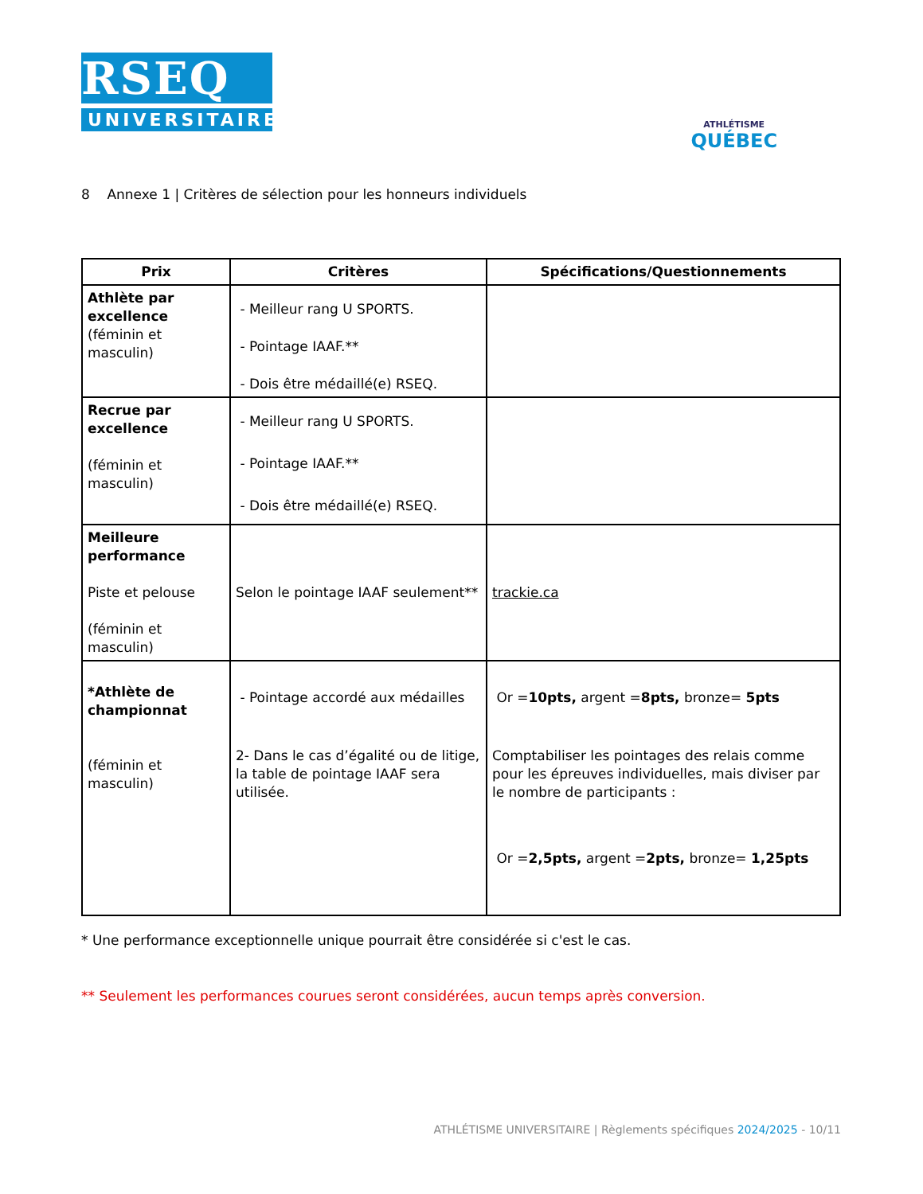RSEQ
UNIVERSITAIRE
ATHLÉTISME
QUÉBEC
8 Annexe 1 | Critères de sélection pour les honneurs individuels
| Prix | Critères | Spécifications/Questionnements |
| --- | --- | --- |
| Athlète par excellence (féminin et masculin) | - Meilleur rang U SPORTS. - Pointage IAAF.** - Dois être médaillé(e) RSEQ. | |
| Recrue par excellence (féminin et masculin) | - Meilleur rang U SPORTS. - Pointage IAAF.** - Dois être médaillé(e) RSEQ. | |
| Meilleure performance Piste et pelouse (féminin et masculin) | Selon le pointage IAAF seulement** | trackie.ca |
| *Athlète de championnat (féminin et masculin) | - Pointage accordé aux médailles 2- Dans le cas d’égalité ou de litige, la table de pointage IAAF sera utilisée. | Or = 10pts, argent = 8pts, bronze= 5pts Comptabiliser les pointages des relais comme pour les épreuves individuelles, mais diviser par le nombre de participants : Or = 2,5pts, argent = 2pts, bronze= 1,25pts |
* Une performance exceptionnelle unique pourrait être considérée si c'est le cas.
** Seulement les performances courues seront considérées, aucun temps après conversion.
ATHLÉTISME UNIVERSITAIRE | Règlements spécifiques 2024/2025 - 10/11